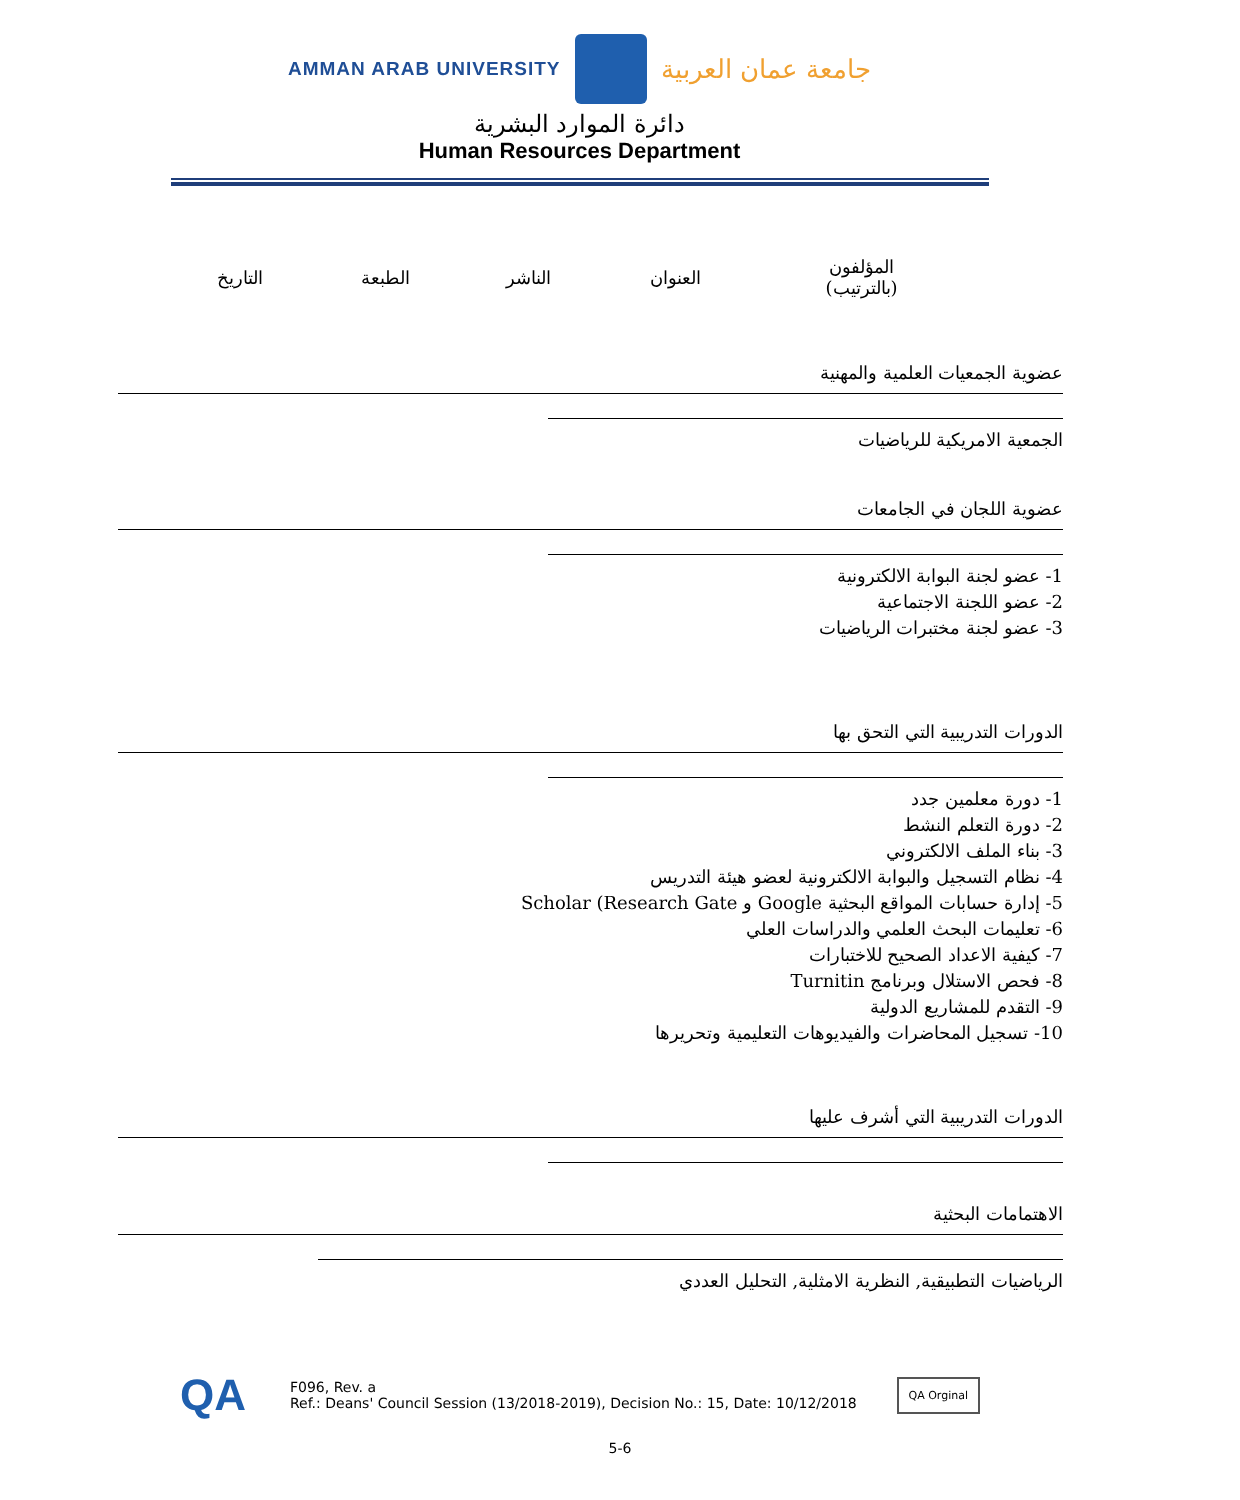AMMAN ARAB UNIVERSITY
جامعة عمان العربية
دائرة الموارد البشرية
Human Resources Department
| المؤلفون (بالترتيب) | العنوان | الناشر | الطبعة | التاريخ |
| --- | --- | --- | --- | --- |
عضوية الجمعيات العلمية والمهنية
الجمعية الامريكية للرياضيات
عضوية اللجان في الجامعات
1- عضو لجنة البوابة الالكترونية
2- عضو اللجنة الاجتماعية
3- عضو لجنة مختبرات الرياضيات
الدورات التدريبية التي التحق بها
1- دورة معلمين جدد
2- دورة التعلم النشط
3- بناء الملف الالكتروني
4- نظام التسجيل والبوابة الالكترونية لعضو هيئة التدريس
5- إدارة حسابات المواقع البحثية Google و Scholar (Research Gate
6- تعليمات البحث العلمي والدراسات العلي
7- كيفية الاعداد الصحيح للاختبارات
8- فحص الاستلال وبرنامج Turnitin
9- التقدم للمشاريع الدولية
10- تسجيل المحاضرات والفيديوهات التعليمية وتحريرها
الدورات التدريبية التي أشرف عليها
الاهتمامات البحثية
الرياضيات التطبيقية, النظرية الامثلية, التحليل العددي
QA
F096, Rev. a
Ref.: Deans' Council Session (13/2018-2019), Decision No.: 15, Date: 10/12/2018
QA Orginal
5-6